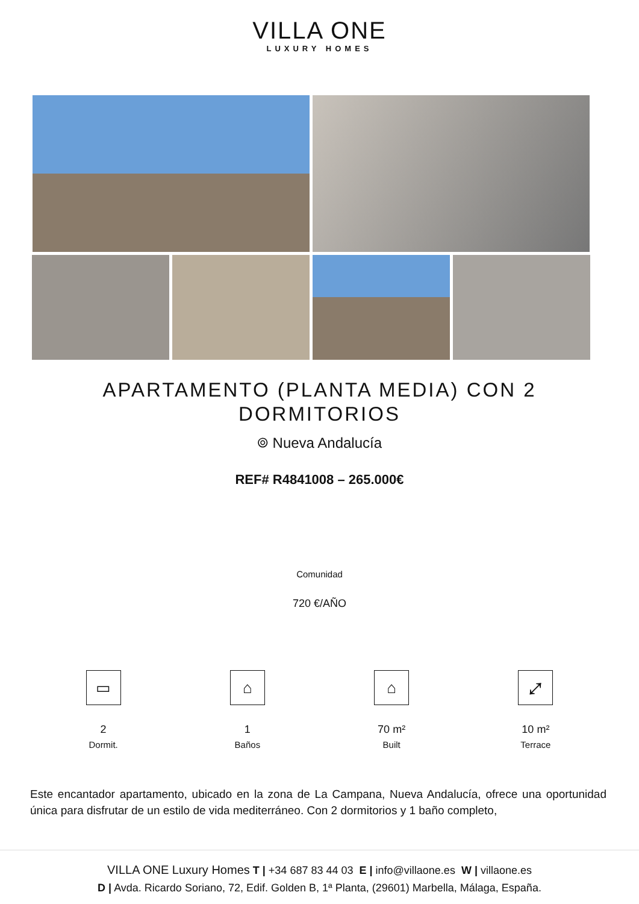VILLA ONE
LUXURY HOMES
APARTAMENTO (PLANTA MEDIA) CON 2 DORMITORIOS
⌾ Nueva Andalucía
REF# R4841008 – 265.000€
Comunidad
720 €/AÑO
▭
2
Dormit.
⌂
1
Baños
⌂
70 m²
Built
⤢
10 m²
Terrace
Este encantador apartamento, ubicado en la zona de La Campana, Nueva Andalucía, ofrece una oportunidad única para disfrutar de un estilo de vida mediterráneo. Con 2 dormitorios y 1 baño completo,
VILLA ONE Luxury Homes T | +34 687 83 44 03 E | info@villaone.es W | villaone.es
D | Avda. Ricardo Soriano, 72, Edif. Golden B, 1ª Planta, (29601) Marbella, Málaga, España.